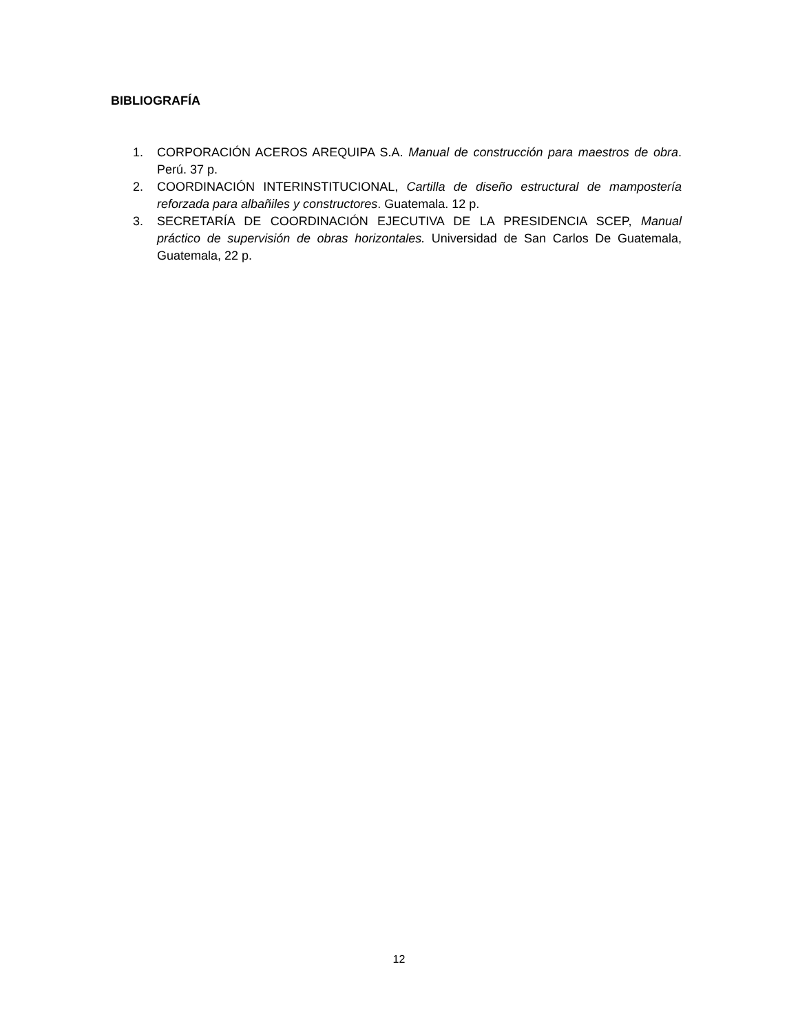BIBLIOGRAFÍA
1. CORPORACIÓN ACEROS AREQUIPA S.A. Manual de construcción para maestros de obra. Perú. 37 p.
2. COORDINACIÓN INTERINSTITUCIONAL, Cartilla de diseño estructural de mampostería reforzada para albañiles y constructores. Guatemala. 12 p.
3. SECRETARÍA DE COORDINACIÓN EJECUTIVA DE LA PRESIDENCIA SCEP, Manual práctico de supervisión de obras horizontales. Universidad de San Carlos De Guatemala, Guatemala, 22 p.
12